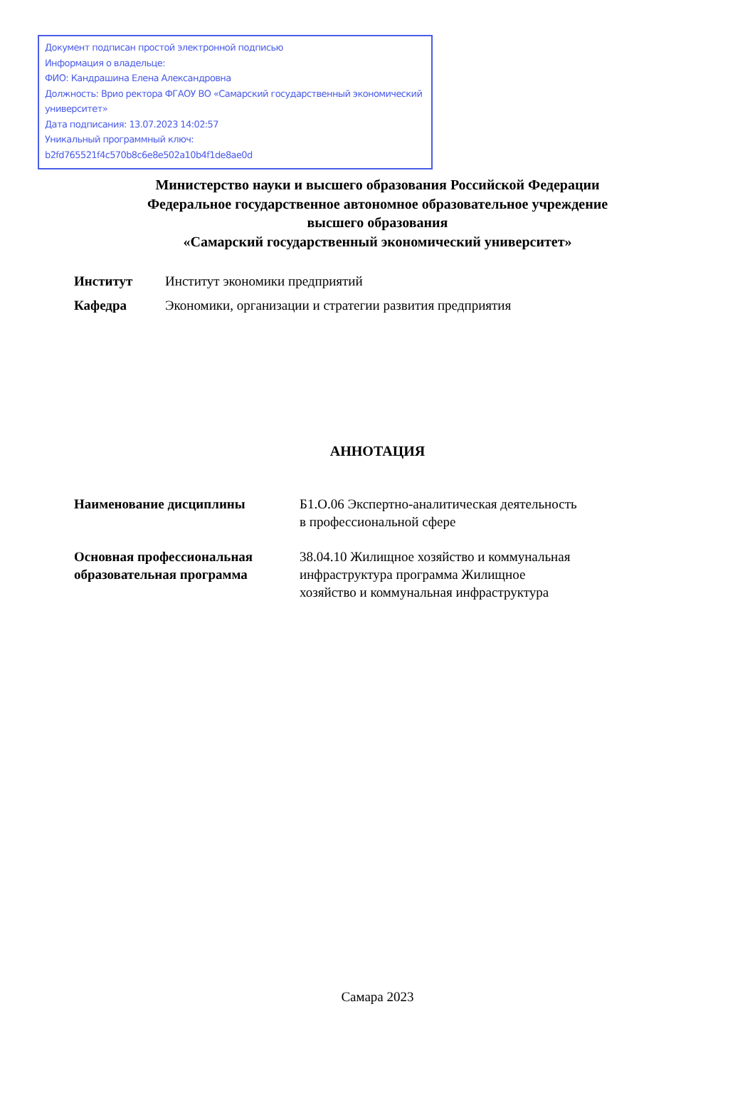Документ подписан простой электронной подписью
Информация о владельце:
ФИО: Кандрашина Елена Александровна
Должность: Врио ректора ФГАОУ ВО «Самарский государственный экономический университет»
Дата подписания: 13.07.2023 14:02:57
Уникальный программный ключ:
b2fd765521f4c570b8c6e8e502a10b4f1de8ae0d
Министерство науки и высшего образования Российской Федерации
Федеральное государственное автономное образовательное учреждение
высшего образования
«Самарский государственный экономический университет»
| Институт | Институт экономики предприятий |
| Кафедра | Экономики, организации и стратегии развития предприятия |
АННОТАЦИЯ
| Наименование дисциплины | Б1.О.06 Экспертно-аналитическая деятельность в профессиональной сфере |
| Основная профессиональная образовательная программа | 38.04.10 Жилищное хозяйство и коммунальная инфраструктура программа Жилищное хозяйство и коммунальная инфраструктура |
Самара 2023